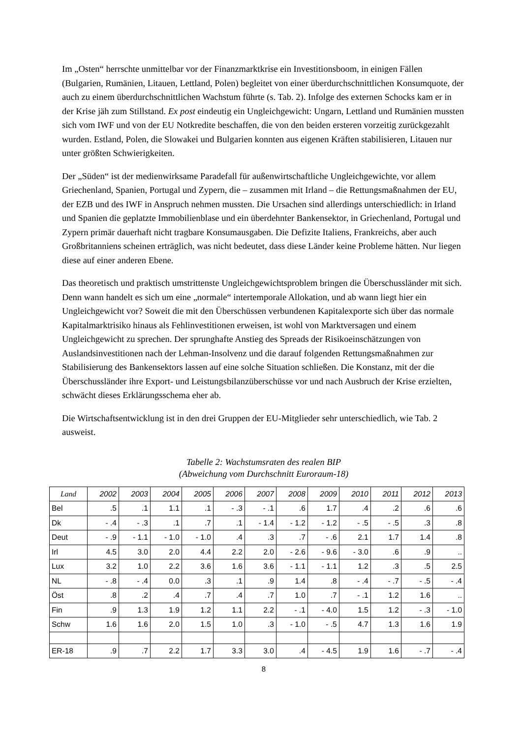Im „Osten“ herrschte unmittelbar vor der Finanzmarktkrise ein Investitionsboom, in einigen Fällen (Bulgarien, Rumänien, Litauen, Lettland, Polen) begleitet von einer überdurchschnittlichen Konsumquote, der auch zu einem überdurchschnittlichen Wachstum führte (s. Tab. 2). Infolge des externen Schocks kam er in der Krise jäh zum Stillstand. Ex post eindeutig ein Ungleichgewicht: Ungarn, Lettland und Rumänien mussten sich vom IWF und von der EU Notkredite beschaffen, die von den beiden ersteren vorzeitig zurückgezahlt wurden. Estland, Polen, die Slowakei und Bulgarien konnten aus eigenen Kräften stabilisieren, Litauen nur unter größten Schwierigkeiten.
Der „Süden“ ist der medienwirksame Paradefall für außenwirtschaftliche Ungleichgewichte, vor allem Griechenland, Spanien, Portugal und Zypern, die – zusammen mit Irland – die Rettungsmaßnahmen der EU, der EZB und des IWF in Anspruch nehmen mussten. Die Ursachen sind allerdings unterschiedlich: in Irland und Spanien die geplatzte Immobilienblase und ein überdehnter Bankensektor, in Griechenland, Portugal und Zypern primär dauerhaft nicht tragbare Konsumausgaben. Die Defizite Italiens, Frankreichs, aber auch Großbritanniens scheinen erträglich, was nicht bedeutet, dass diese Länder keine Probleme hätten. Nur liegen diese auf einer anderen Ebene.
Das theoretisch und praktisch umstrittenste Ungleichgewichtsproblem bringen die Überschussländer mit sich. Denn wann handelt es sich um eine „normale“ intertemporale Allokation, und ab wann liegt hier ein Ungleichgewicht vor? Soweit die mit den Überschüssen verbundenen Kapitalexporte sich über das normale Kapitalmarktrisiko hinaus als Fehlinvestitionen erweisen, ist wohl von Marktversagen und einem Ungleichgewicht zu sprechen. Der sprunghafte Anstieg des Spreads der Risikoeinschätzungen von Auslandsinvestitionen nach der Lehman-Insolvenz und die darauf folgenden Rettungsmaßnahmen zur Stabilisierung des Bankensektors lassen auf eine solche Situation schließen. Die Konstanz, mit der die Überschussländer ihre Export- und Leistungsbilanzüberschüsse vor und nach Ausbruch der Krise erzielten, schwächt dieses Erklärungsschema eher ab.
Die Wirtschaftsentwicklung ist in den drei Gruppen der EU-Mitglieder sehr unterschiedlich, wie Tab. 2 ausweist.
Tabelle 2: Wachstumsraten des realen BIP
(Abweichung vom Durchschnitt Euroraum-18)
| Land | 2002 | 2003 | 2004 | 2005 | 2006 | 2007 | 2008 | 2009 | 2010 | 2011 | 2012 | 2013 |
| --- | --- | --- | --- | --- | --- | --- | --- | --- | --- | --- | --- | --- |
| Bel | .5 | .1 | 1.1 | .1 | - .3 | - .1 | .6 | 1.7 | .4 | .2 | .6 | .6 |
| Dk | - .4 | - .3 | .1 | .7 | .1 | - 1.4 | - 1.2 | - 1.2 | - .5 | - .5 | .3 | .8 |
| Deut | - .9 | - 1.1 | - 1.0 | - 1.0 | .4 | .3 | .7 | - .6 | 2.1 | 1.7 | 1.4 | .8 |
| Irl | 4.5 | 3.0 | 2.0 | 4.4 | 2.2 | 2.0 | - 2.6 | - 9.6 | - 3.0 | .6 | .9 | .. |
| Lux | 3.2 | 1.0 | 2.2 | 3.6 | 1.6 | 3.6 | - 1.1 | - 1.1 | 1.2 | .3 | .5 | 2.5 |
| NL | - .8 | - .4 | 0.0 | .3 | .1 | .9 | 1.4 | .8 | - .4 | - .7 | - .5 | - .4 |
| Öst | .8 | .2 | .4 | .7 | .4 | .7 | 1.0 | .7 | - .1 | 1.2 | 1.6 | .. |
| Fin | .9 | 1.3 | 1.9 | 1.2 | 1.1 | 2.2 | - .1 | - 4.0 | 1.5 | 1.2 | - .3 | - 1.0 |
| Schw | 1.6 | 1.6 | 2.0 | 1.5 | 1.0 | .3 | - 1.0 | - .5 | 4.7 | 1.3 | 1.6 | 1.9 |
| ER-18 | .9 | .7 | 2.2 | 1.7 | 3.3 | 3.0 | .4 | - 4.5 | 1.9 | 1.6 | - .7 | - .4 |
8